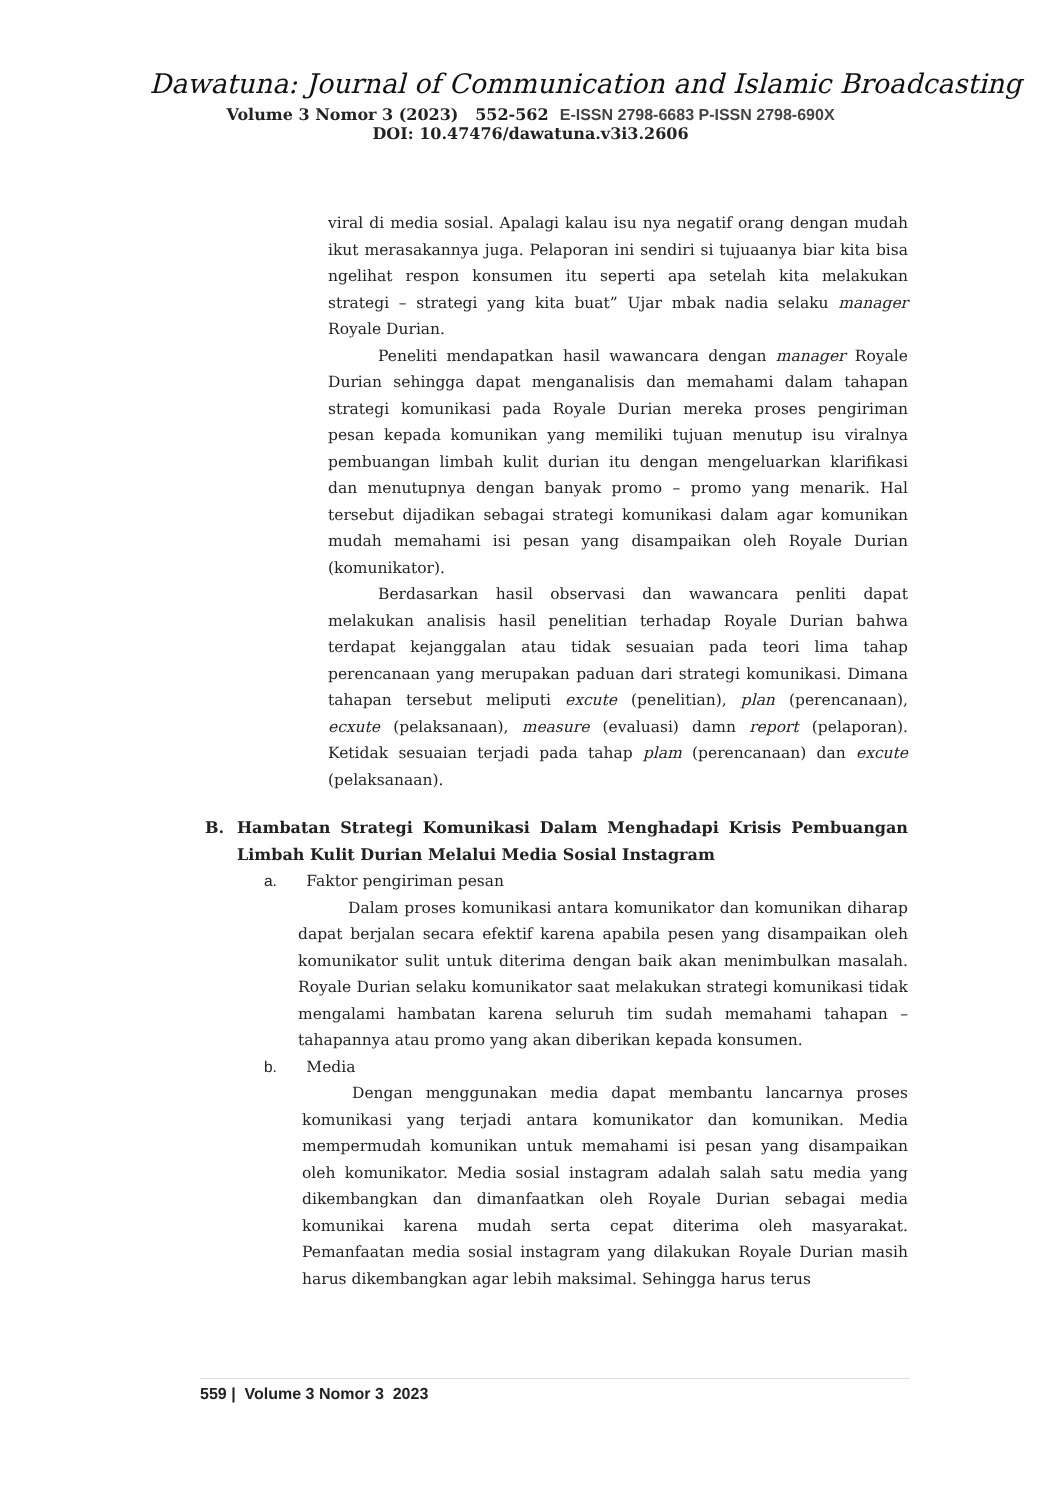Dawatuna: Journal of Communication and Islamic Broadcasting
Volume 3 Nomor 3 (2023) 552-562 E-ISSN 2798-6683 P-ISSN 2798-690X
DOI: 10.47476/dawatuna.v3i3.2606
viral di media sosial. Apalagi kalau isu nya negatif orang dengan mudah ikut merasakannya juga. Pelaporan ini sendiri si tujuaanya biar kita bisa ngelihat respon konsumen itu seperti apa setelah kita melakukan strategi – strategi yang kita buat” Ujar mbak nadia selaku manager Royale Durian.
Peneliti mendapatkan hasil wawancara dengan manager Royale Durian sehingga dapat menganalisis dan memahami dalam tahapan strategi komunikasi pada Royale Durian mereka proses pengiriman pesan kepada komunikan yang memiliki tujuan menutup isu viralnya pembuangan limbah kulit durian itu dengan mengeluarkan klarifikasi dan menutupnya dengan banyak promo – promo yang menarik. Hal tersebut dijadikan sebagai strategi komunikasi dalam agar komunikan mudah memahami isi pesan yang disampaikan oleh Royale Durian (komunikator).
Berdasarkan hasil observasi dan wawancara penliti dapat melakukan analisis hasil penelitian terhadap Royale Durian bahwa terdapat kejanggalan atau tidak sesuaian pada teori lima tahap perencanaan yang merupakan paduan dari strategi komunikasi. Dimana tahapan tersebut meliputi excute (penelitian), plan (perencanaan), ecxute (pelaksanaan), measure (evaluasi) damn report (pelaporan). Ketidak sesuaian terjadi pada tahap plam (perencanaan) dan excute (pelaksanaan).
B. Hambatan Strategi Komunikasi Dalam Menghadapi Krisis Pembuangan Limbah Kulit Durian Melalui Media Sosial Instagram
a. Faktor pengiriman pesan
Dalam proses komunikasi antara komunikator dan komunikan diharap dapat berjalan secara efektif karena apabila pesen yang disampaikan oleh komunikator sulit untuk diterima dengan baik akan menimbulkan masalah. Royale Durian selaku komunikator saat melakukan strategi komunikasi tidak mengalami hambatan karena seluruh tim sudah memahami tahapan – tahapannya atau promo yang akan diberikan kepada konsumen.
b. Media
Dengan menggunakan media dapat membantu lancarnya proses komunikasi yang terjadi antara komunikator dan komunikan. Media mempermudah komunikan untuk memahami isi pesan yang disampaikan oleh komunikator. Media sosial instagram adalah salah satu media yang dikembangkan dan dimanfaatkan oleh Royale Durian sebagai media komunikai karena mudah serta cepat diterima oleh masyarakat. Pemanfaatan media sosial instagram yang dilakukan Royale Durian masih harus dikembangkan agar lebih maksimal. Sehingga harus terus
559 | Volume 3 Nomor 3 2023